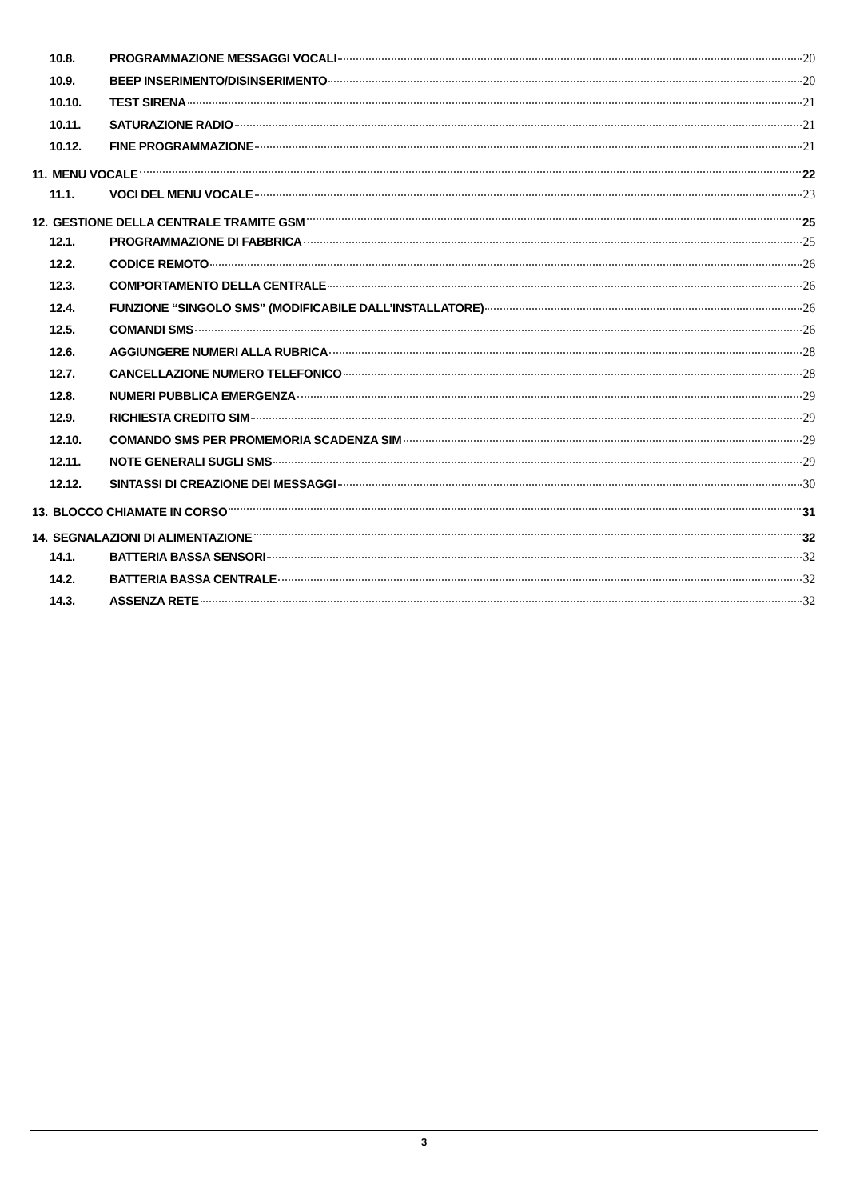10.8. PROGRAMMAZIONE MESSAGGI VOCALI 20
10.9. BEEP INSERIMENTO/DISINSERIMENTO 20
10.10. TEST SIRENA 21
10.11. SATURAZIONE RADIO 21
10.12. FINE PROGRAMMAZIONE 21
11. MENU VOCALE 22
11.1. VOCI DEL MENU VOCALE 23
12. GESTIONE DELLA CENTRALE TRAMITE GSM 25
12.1. PROGRAMMAZIONE DI FABBRICA 25
12.2. CODICE REMOTO 26
12.3. COMPORTAMENTO DELLA CENTRALE 26
12.4. FUNZIONE “SINGOLO SMS” (MODIFICABILE DALL’INSTALLATORE) 26
12.5. COMANDI SMS 26
12.6. AGGIUNGERE NUMERI ALLA RUBRICA 28
12.7. CANCELLAZIONE NUMERO TELEFONICO 28
12.8. NUMERI PUBBLICA EMERGENZA 29
12.9. RICHIESTA CREDITO SIM 29
12.10. COMANDO SMS PER PROMEMORIA SCADENZA SIM 29
12.11. NOTE GENERALI SUGLI SMS 29
12.12. SINTASSI DI CREAZIONE DEI MESSAGGI 30
13. BLOCCO CHIAMATE IN CORSO 31
14. SEGNALAZIONI DI ALIMENTAZIONE 32
14.1. BATTERIA BASSA SENSORI 32
14.2. BATTERIA BASSA CENTRALE 32
14.3. ASSENZA RETE 32
3